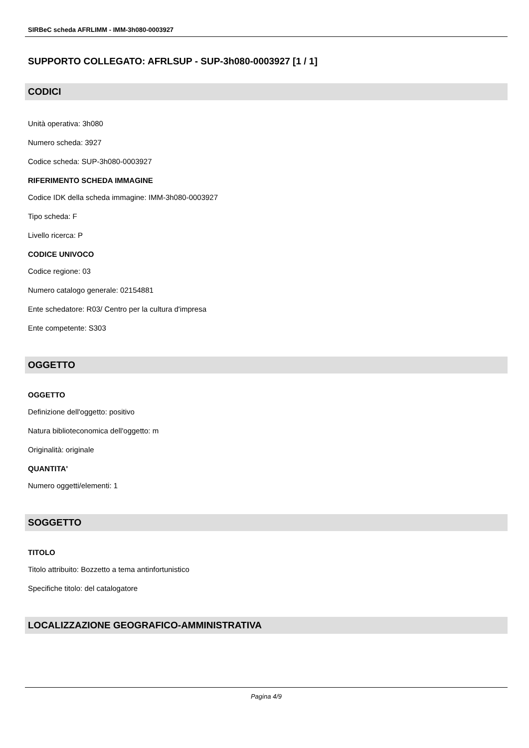SIRBeC scheda AFRLIMM - IMM-3h080-0003927
SUPPORTO COLLEGATO: AFRLSUP - SUP-3h080-0003927 [1 / 1]
CODICI
Unità operativa: 3h080
Numero scheda: 3927
Codice scheda: SUP-3h080-0003927
RIFERIMENTO SCHEDA IMMAGINE
Codice IDK della scheda immagine: IMM-3h080-0003927
Tipo scheda: F
Livello ricerca: P
CODICE UNIVOCO
Codice regione: 03
Numero catalogo generale: 02154881
Ente schedatore: R03/ Centro per la cultura d'impresa
Ente competente: S303
OGGETTO
OGGETTO
Definizione dell'oggetto: positivo
Natura biblioteconomica dell'oggetto: m
Originalità: originale
QUANTITA'
Numero oggetti/elementi: 1
SOGGETTO
TITOLO
Titolo attribuito: Bozzetto a tema antinfortunistico
Specifiche titolo: del catalogatore
LOCALIZZAZIONE GEOGRAFICO-AMMINISTRATIVA
Pagina 4/9